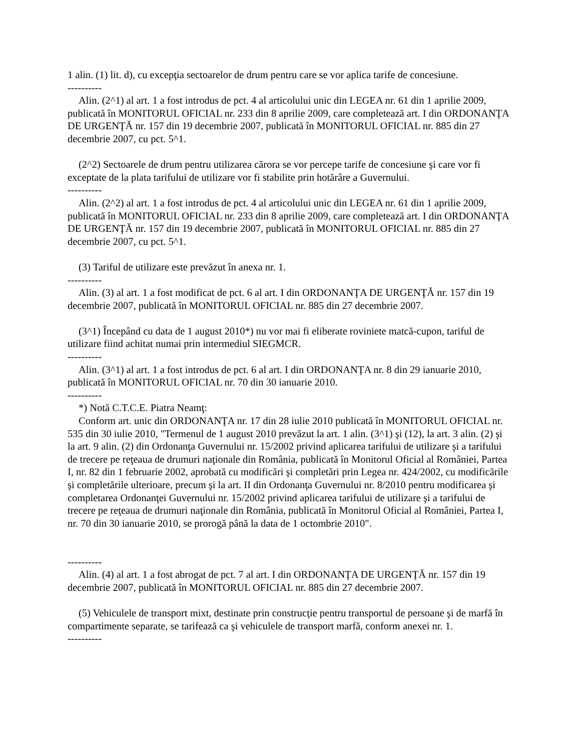1 alin. (1) lit. d), cu excepţia sectoarelor de drum pentru care se vor aplica tarife de concesiune.
----------
Alin. (2^1) al art. 1 a fost introdus de pct. 4 al articolului unic din LEGEA nr. 61 din 1 aprilie 2009, publicată în MONITORUL OFICIAL nr. 233 din 8 aprilie 2009, care completează art. I din ORDONANŢA DE URGENŢĂ nr. 157 din 19 decembrie 2007, publicată în MONITORUL OFICIAL nr. 885 din 27 decembrie 2007, cu pct. 5^1.
(2^2) Sectoarele de drum pentru utilizarea cărora se vor percepe tarife de concesiune şi care vor fi exceptate de la plata tarifului de utilizare vor fi stabilite prin hotărâre a Guvernului.
----------
Alin. (2^2) al art. 1 a fost introdus de pct. 4 al articolului unic din LEGEA nr. 61 din 1 aprilie 2009, publicată în MONITORUL OFICIAL nr. 233 din 8 aprilie 2009, care completează art. I din ORDONANŢA DE URGENŢĂ nr. 157 din 19 decembrie 2007, publicată în MONITORUL OFICIAL nr. 885 din 27 decembrie 2007, cu pct. 5^1.
(3) Tariful de utilizare este prevăzut în anexa nr. 1.
----------
Alin. (3) al art. 1 a fost modificat de pct. 6 al art. I din ORDONANŢA DE URGENŢĂ nr. 157 din 19 decembrie 2007, publicată în MONITORUL OFICIAL nr. 885 din 27 decembrie 2007.
(3^1) Începând cu data de 1 august 2010*) nu vor mai fi eliberate roviniete matcă-cupon, tariful de utilizare fiind achitat numai prin intermediul SIEGMCR.
----------
Alin. (3^1) al art. 1 a fost introdus de pct. 6 al art. I din ORDONANŢA nr. 8 din 29 ianuarie 2010, publicată în MONITORUL OFICIAL nr. 70 din 30 ianuarie 2010.
----------
*) Notă C.T.C.E. Piatra Neamţ:
Conform art. unic din ORDONANŢA nr. 17 din 28 iulie 2010 publicată în MONITORUL OFICIAL nr. 535 din 30 iulie 2010, "Termenul de 1 august 2010 prevăzut la art. 1 alin. (3^1) şi (12), la art. 3 alin. (2) şi la art. 9 alin. (2) din Ordonanţa Guvernului nr. 15/2002 privind aplicarea tarifului de utilizare şi a tarifului de trecere pe reţeaua de drumuri naţionale din România, publicată în Monitorul Oficial al României, Partea I, nr. 82 din 1 februarie 2002, aprobată cu modificări şi completări prin Legea nr. 424/2002, cu modificările şi completările ulterioare, precum şi la art. II din Ordonanţa Guvernului nr. 8/2010 pentru modificarea şi completarea Ordonanţei Guvernului nr. 15/2002 privind aplicarea tarifului de utilizare şi a tarifului de trecere pe reţeaua de drumuri naţionale din România, publicată în Monitorul Oficial al României, Partea I, nr. 70 din 30 ianuarie 2010, se prorogă până la data de 1 octombrie 2010".
----------
Alin. (4) al art. 1 a fost abrogat de pct. 7 al art. I din ORDONANŢA DE URGENŢĂ nr. 157 din 19 decembrie 2007, publicată în MONITORUL OFICIAL nr. 885 din 27 decembrie 2007.
(5) Vehiculele de transport mixt, destinate prin construcţie pentru transportul de persoane şi de marfă în compartimente separate, se tarifează ca şi vehiculele de transport marfă, conform anexei nr. 1.
----------